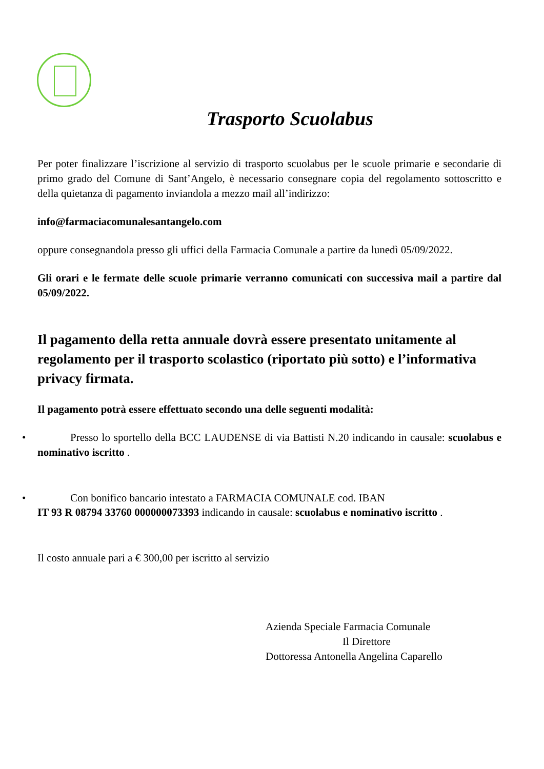Trasporto Scuolabus
Per poter finalizzare l’iscrizione al servizio di trasporto scuolabus per le scuole primarie e secondarie di primo grado del Comune di Sant’Angelo, è necessario consegnare copia del regolamento sottoscritto e della quietanza di pagamento inviandola a mezzo mail all’indirizzo:
info@farmaciacomunalesantangelo.com
oppure consegnandola presso gli uffici della Farmacia Comunale a partire da lunedì 05/09/2022.
Gli orari e le fermate delle scuole primarie verranno comunicati con successiva mail a partire dal 05/09/2022.
Il pagamento della retta annuale dovrà essere presentato unitamente al regolamento per il trasporto scolastico (riportato più sotto) e l’informativa privacy firmata.
Il pagamento potrà essere effettuato secondo una delle seguenti modalità:
• Presso lo sportello della BCC LAUDENSE di via Battisti N.20 indicando in causale: scuolabus e nominativo iscritto .
• Con bonifico bancario intestato a FARMACIA COMUNALE cod. IBAN
IT 93 R 08794 33760 000000073393 indicando in causale: scuolabus e nominativo iscritto .
Il costo annuale pari a € 300,00 per iscritto al servizio
Azienda Speciale Farmacia Comunale
Il Direttore
Dottoressa Antonella Angelina Caparello